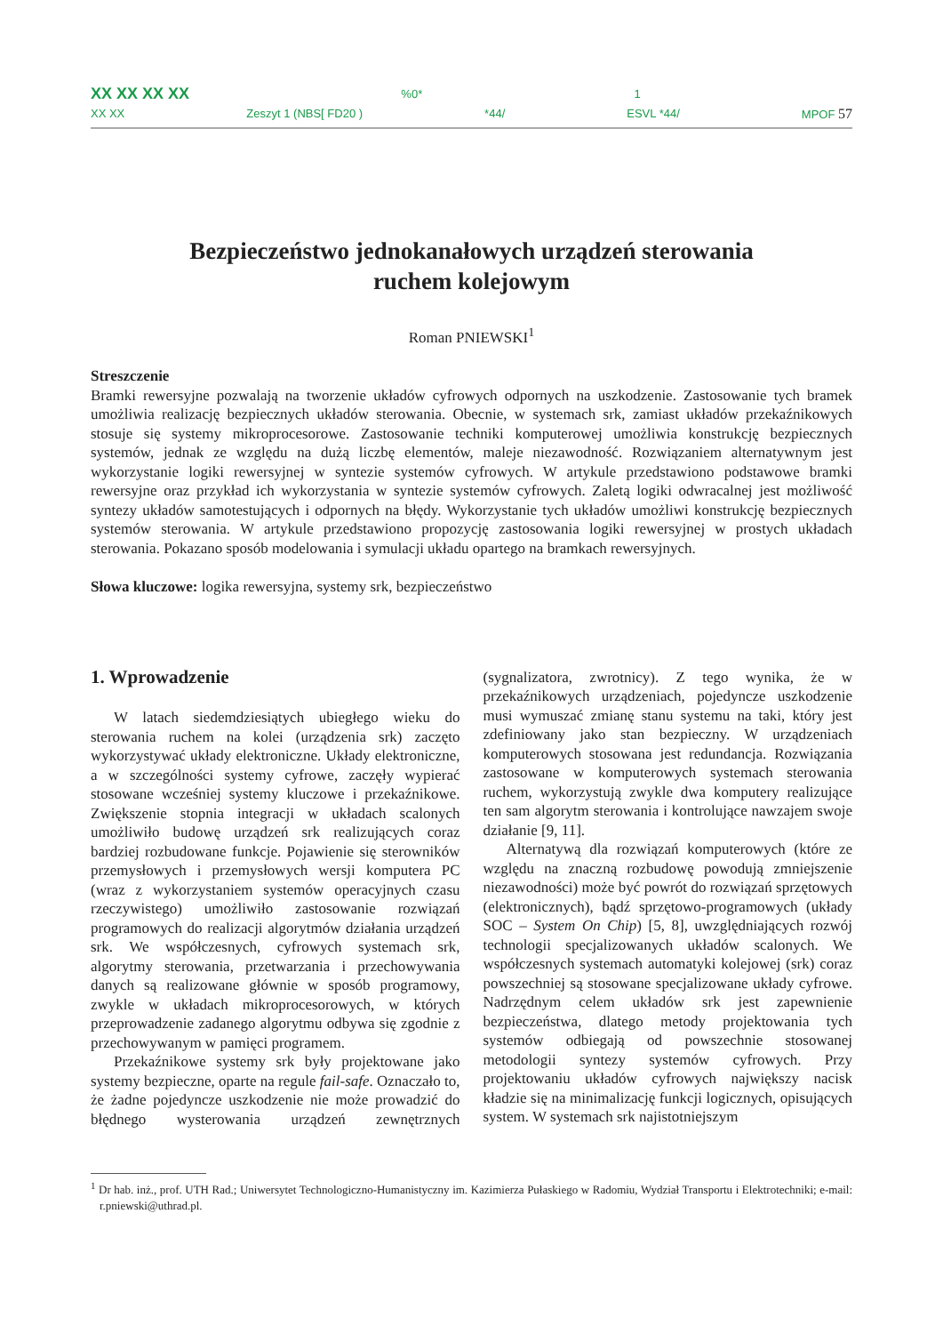XX XX XX XX%0* 1
XX XX Zeszyt 1 (NBS[ FD20 ) *44/ ESVL *44/ MPOF 57
Bezpieczeństwo jednokanałowych urządzeń sterowania
ruchem kolejowym
Roman PNIEWSKI<sup>1</sup>
Streszczenie
Bramki rewersyjne pozwalają na tworzenie układów cyfrowych odpornych na uszkodzenie. Zastosowanie tych bramek umożliwia realizację bezpiecznych układów sterowania. Obecnie, w systemach srk, zamiast układów przekaźnikowych stosuje się systemy mikroprocesorowe. Zastosowanie techniki komputerowej umożliwia konstrukcję bezpiecznych systemów, jednak ze względu na dużą liczbę elementów, maleje niezawodność. Rozwiązaniem alternatywnym jest wykorzystanie logiki rewersyjnej w syntezie systemów cyfrowych. W artykule przedstawiono podstawowe bramki rewersyjne oraz przykład ich wykorzystania w syntezie systemów cyfrowych. Zaletą logiki odwracalnej jest możliwość syntezy układów samotestujących i odpornych na błędy. Wykorzystanie tych układów umożliwi konstrukcję bezpiecznych systemów sterowania. W artykule przedstawiono propozycję zastosowania logiki rewersyjnej w prostych układach sterowania. Pokazano sposób modelowania i symulacji układu opartego na bramkach rewersyjnych.
Słowa kluczowe: logika rewersyjna, systemy srk, bezpieczeństwo
1. Wprowadzenie
W latach siedemdziesiątych ubiegłego wieku do sterowania ruchem na kolei (urządzenia srk) zaczęto wykorzystywać układy elektroniczne. Układy elektroniczne, a w szczególności systemy cyfrowe, zaczęły wypierać stosowane wcześniej systemy kluczowe i przekaźnikowe. Zwiększenie stopnia integracji w układach scalonych umożliwiło budowę urządzeń srk realizujących coraz bardziej rozbudowane funkcje. Pojawienie się sterowników przemysłowych i przemysłowych wersji komputera PC (wraz z wykorzystaniem systemów operacyjnych czasu rzeczywistego) umożliwiło zastosowanie rozwiązań programowych do realizacji algorytmów działania urządzeń srk. We współczesnych, cyfrowych systemach srk, algorytmy sterowania, przetwarzania i przechowywania danych są realizowane głównie w sposób programowy, zwykle w układach mikroprocesorowych, w których przeprowadzenie zadanego algorytmu odbywa się zgodnie z przechowywanym w pamięci programem.
Przekaźnikowe systemy srk były projektowane jako systemy bezpieczne, oparte na regule fail-safe. Oznaczało to, że żadne pojedyncze uszkodzenie nie może prowadzić do błędnego wysterowania urządzeń zewnętrznych (sygnalizatora, zwrotnicy). Z tego wynika, że w przekaźnikowych urządzeniach, pojedyncze uszkodzenie musi wymuszać zmianę stanu systemu na taki, który jest zdefiniowany jako stan bezpieczny. W urządzeniach komputerowych stosowana jest redundancja. Rozwiązania zastosowane w komputerowych systemach sterowania ruchem, wykorzystują zwykle dwa komputery realizujące ten sam algorytm sterowania i kontrolujące nawzajem swoje działanie [9, 11].
Alternatywą dla rozwiązań komputerowych (które ze względu na znaczną rozbudowę powodują zmniejszenie niezawodności) może być powrót do rozwiązań sprzętowych (elektronicznych), bądź sprzętowo-programowych (układy SOC – System On Chip) [5, 8], uwzględniających rozwój technologii specjalizowanych układów scalonych. We współczesnych systemach automatyki kolejowej (srk) coraz powszechniej są stosowane specjalizowane układy cyfrowe. Nadrzędnym celem układów srk jest zapewnienie bezpieczeństwa, dlatego metody projektowania tych systemów odbiegają od powszechnie stosowanej metodologii syntezy systemów cyfrowych. Przy projektowaniu układów cyfrowych największy nacisk kładzie się na minimalizację funkcji logicznych, opisujących system. W systemach srk najistotniejszym
<sup>1</sup> Dr hab. inż., prof. UTH Rad.; Uniwersytet Technologiczno-Humanistyczny im. Kazimierza Pułaskiego w Radomiu, Wydział Transportu i Elektrotechniki; e-mail: r.pniewski@uthrad.pl.